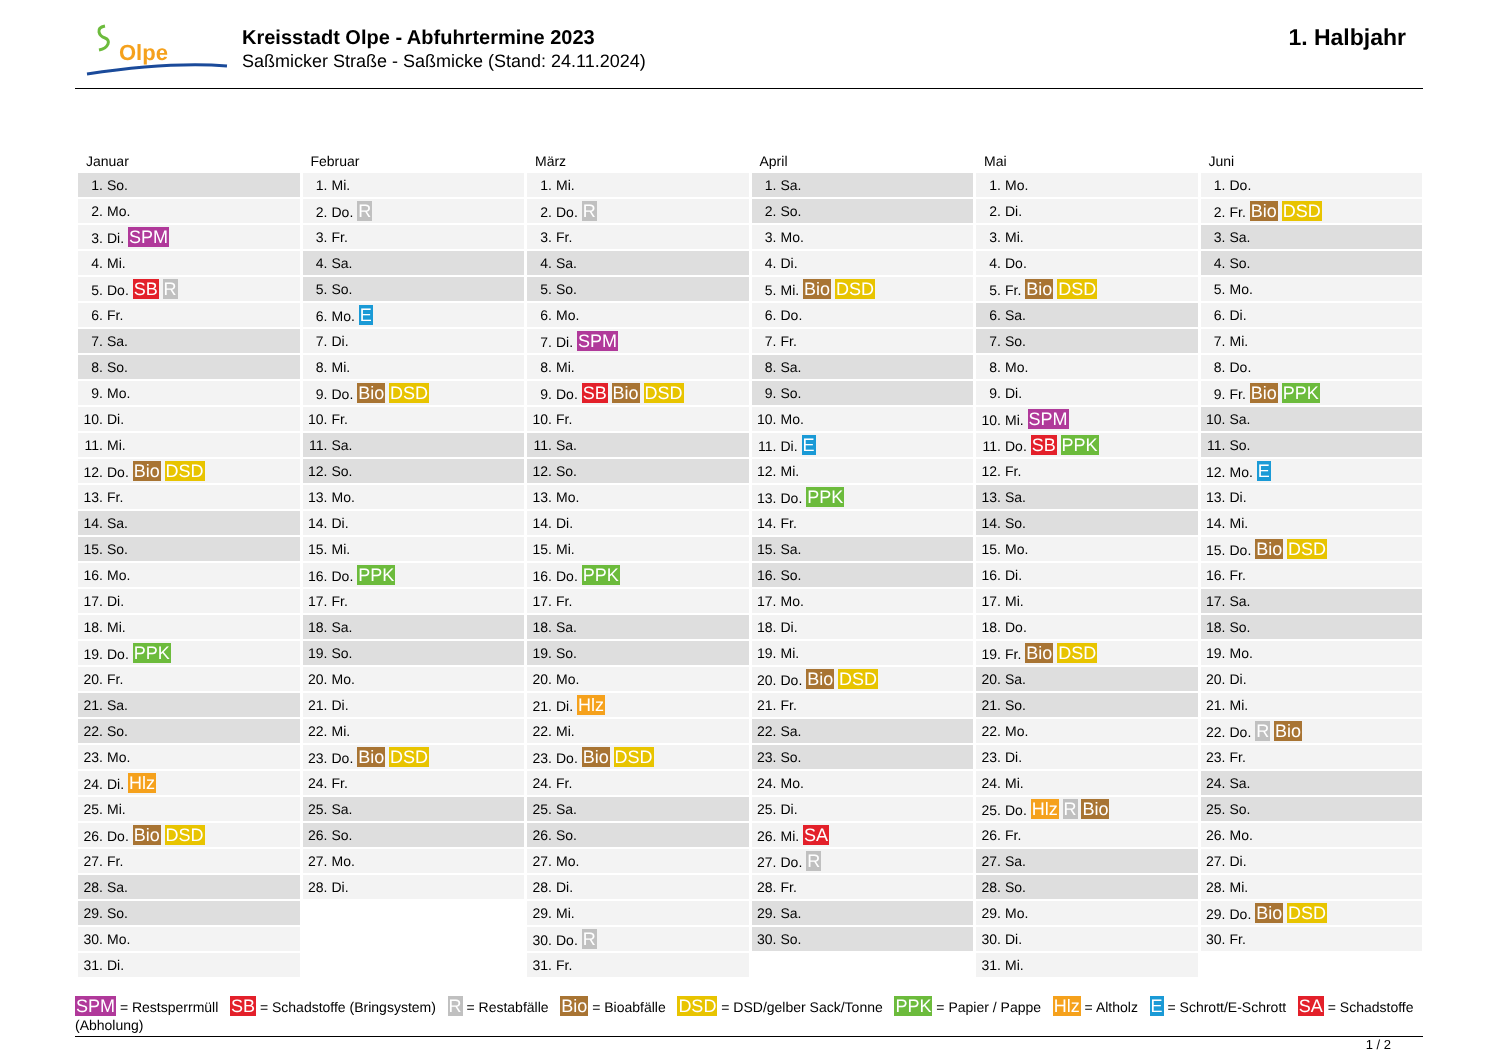Olpe
Kreisstadt Olpe - Abfuhrtermine 2023
Saßmicker Straße - Saßmicke (Stand: 24.11.2024)
1. Halbjahr
| Januar | Februar | März | April | Mai | Juni |
| --- | --- | --- | --- | --- | --- |
| 1. So. | 1. Mi. | 1. Mi. | 1. Sa. | 1. Mo. | 1. Do. |
| 2. Mo. | 2. Do. R | 2. Do. R | 2. So. | 2. Di. | 2. Fr. Bio DSD |
| 3. Di. SPM | 3. Fr. | 3. Fr. | 3. Mo. | 3. Mi. | 3. Sa. |
| 4. Mi. | 4. Sa. | 4. Sa. | 4. Di. | 4. Do. | 4. So. |
| 5. Do. SB R | 5. So. | 5. So. | 5. Mi. Bio DSD | 5. Fr. Bio DSD | 5. Mo. |
| 6. Fr. | 6. Mo. E | 6. Mo. | 6. Do. | 6. Sa. | 6. Di. |
| 7. Sa. | 7. Di. | 7. Di. SPM | 7. Fr. | 7. So. | 7. Mi. |
| 8. So. | 8. Mi. | 8. Mi. | 8. Sa. | 8. Mo. | 8. Do. |
| 9. Mo. | 9. Do. Bio DSD | 9. Do. SB Bio DSD | 9. So. | 9. Di. | 9. Fr. Bio PPK |
| 10. Di. | 10. Fr. | 10. Fr. | 10. Mo. | 10. Mi. SPM | 10. Sa. |
| 11. Mi. | 11. Sa. | 11. Sa. | 11. Di. E | 11. Do. SB PPK | 11. So. |
| 12. Do. Bio DSD | 12. So. | 12. So. | 12. Mi. | 12. Fr. | 12. Mo. E |
| 13. Fr. | 13. Mo. | 13. Mo. | 13. Do. PPK | 13. Sa. | 13. Di. |
| 14. Sa. | 14. Di. | 14. Di. | 14. Fr. | 14. So. | 14. Mi. |
| 15. So. | 15. Mi. | 15. Mi. | 15. Sa. | 15. Mo. | 15. Do. Bio DSD |
| 16. Mo. | 16. Do. PPK | 16. Do. PPK | 16. So. | 16. Di. | 16. Fr. |
| 17. Di. | 17. Fr. | 17. Fr. | 17. Mo. | 17. Mi. | 17. Sa. |
| 18. Mi. | 18. Sa. | 18. Sa. | 18. Di. | 18. Do. | 18. So. |
| 19. Do. PPK | 19. So. | 19. So. | 19. Mi. | 19. Fr. Bio DSD | 19. Mo. |
| 20. Fr. | 20. Mo. | 20. Mo. | 20. Do. Bio DSD | 20. Sa. | 20. Di. |
| 21. Sa. | 21. Di. | 21. Di. Hlz | 21. Fr. | 21. So. | 21. Mi. |
| 22. So. | 22. Mi. | 22. Mi. | 22. Sa. | 22. Mo. | 22. Do. R Bio |
| 23. Mo. | 23. Do. Bio DSD | 23. Do. Bio DSD | 23. So. | 23. Di. | 23. Fr. |
| 24. Di. Hlz | 24. Fr. | 24. Fr. | 24. Mo. | 24. Mi. | 24. Sa. |
| 25. Mi. | 25. Sa. | 25. Sa. | 25. Di. | 25. Do. Hlz R Bio | 25. So. |
| 26. Do. Bio DSD | 26. So. | 26. So. | 26. Mi. SA | 26. Fr. | 26. Mo. |
| 27. Fr. | 27. Mo. | 27. Mo. | 27. Do. R | 27. Sa. | 27. Di. |
| 28. Sa. | 28. Di. | 28. Di. | 28. Fr. | 28. So. | 28. Mi. |
| 29. So. | | 29. Mi. | 29. Sa. | 29. Mo. | 29. Do. Bio DSD |
| 30. Mo. | | 30. Do. R | 30. So. | 30. Di. | 30. Fr. |
| 31. Di. | | 31. Fr. | | 31. Mi. | |
SPM = Restsperrmüll SB = Schadstoffe (Bringsystem) R = Restabfälle Bio = Bioabfälle DSD = DSD/gelber Sack/Tonne PPK = Papier / Pappe Hlz = Altholz E = Schrott/E-Schrott SA = Schadstoffe (Abholung)
1 / 2